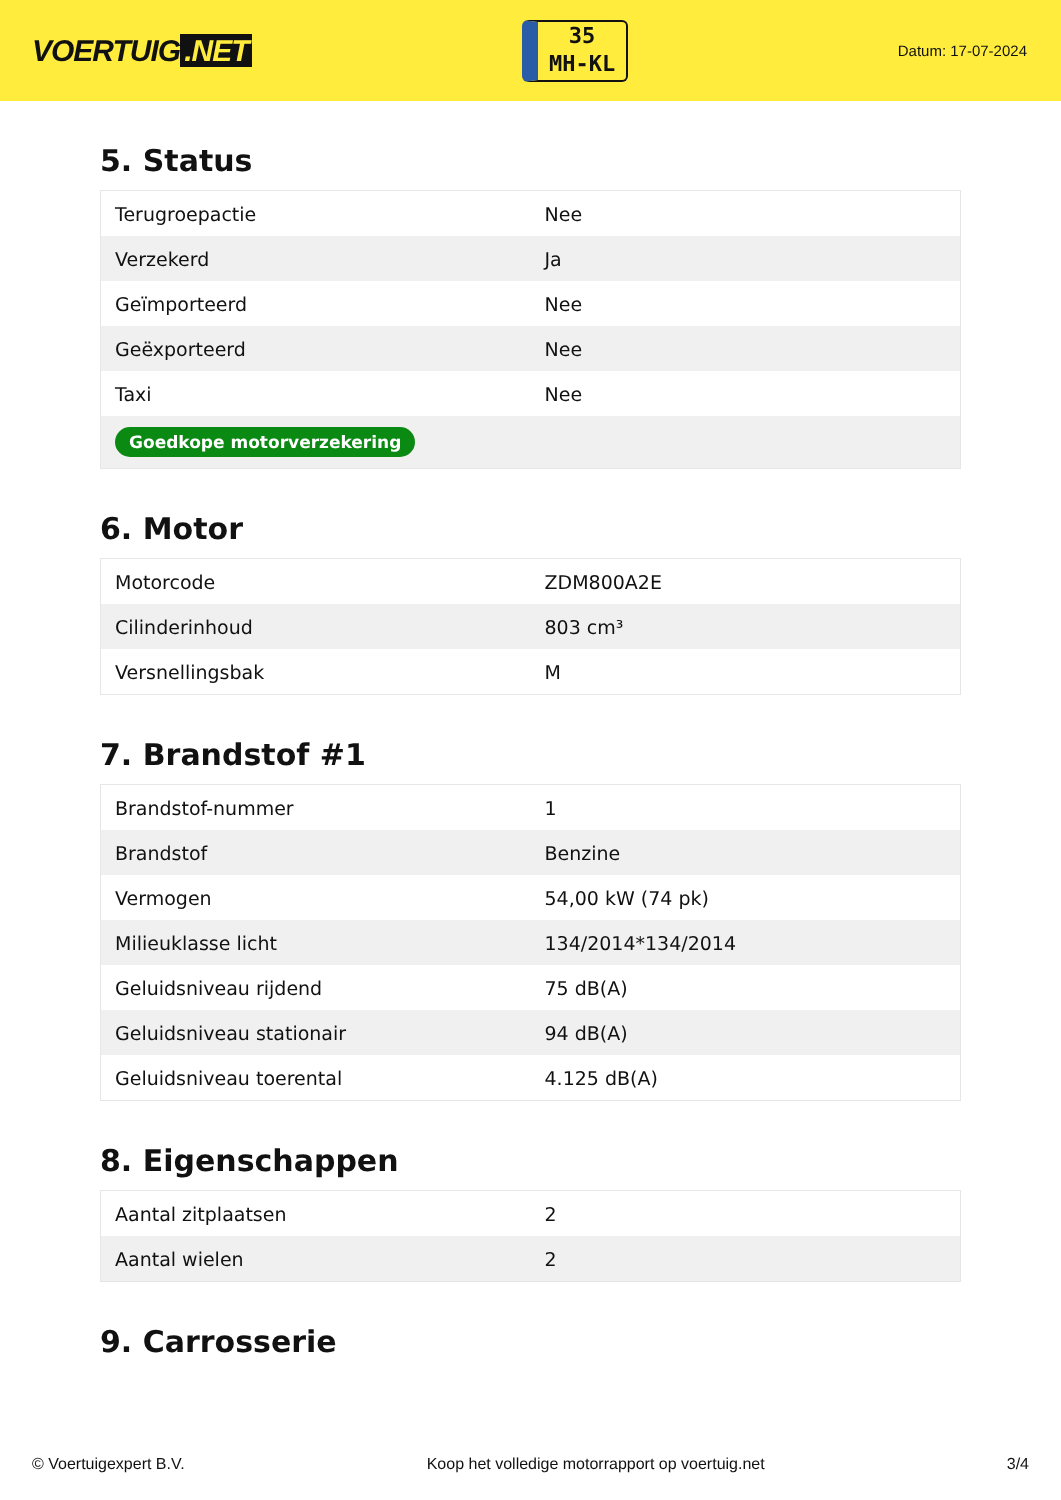VOERTUIG.NET
35
MH-KL
Datum: 17-07-2024
5. Status
| Terugroepactie | Nee |
| Verzekerd | Ja |
| Geïmporteerd | Nee |
| Geëxporteerd | Nee |
| Taxi | Nee |
| Goedkope motorverzekering | |
6. Motor
| Motorcode | ZDM800A2E |
| Cilinderinhoud | 803 cm³ |
| Versnellingsbak | M |
7. Brandstof #1
| Brandstof-nummer | 1 |
| Brandstof | Benzine |
| Vermogen | 54,00 kW (74 pk) |
| Milieuklasse licht | 134/2014*134/2014 |
| Geluidsniveau rijdend | 75 dB(A) |
| Geluidsniveau stationair | 94 dB(A) |
| Geluidsniveau toerental | 4.125 dB(A) |
8. Eigenschappen
| Aantal zitplaatsen | 2 |
| Aantal wielen | 2 |
9. Carrosserie
© Voertuigexpert B.V. Koop het volledige motorrapport op voertuig.net 3/4